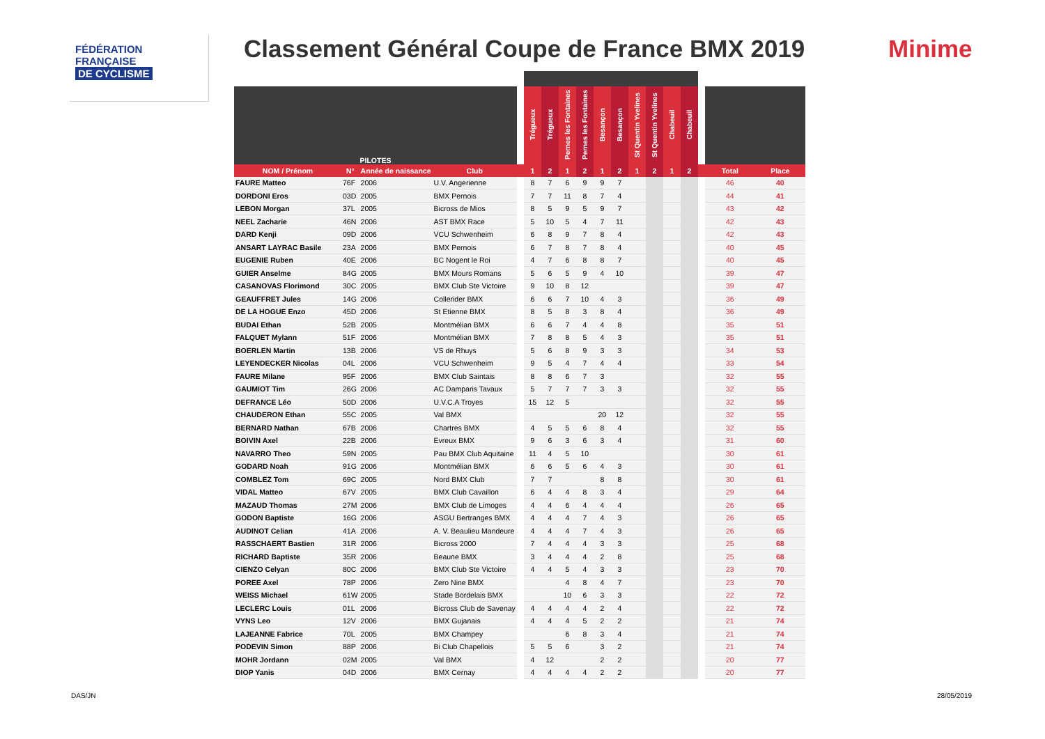FÉDÉRATION
FRANÇAISE
DE CYCLISME
Classement Général Coupe de France BMX 2019
Minime
| PILOTES | | | | | Trégueux | Trégueux | Pernes les Fontaines | Pernes les Fontaines | Besançon | Besançon | St Quentin Yvelines | St Quentin Yvelines | Chabeuil | Chabeuil | | | |
| --- | --- | --- | --- | --- | --- | --- | --- | --- | --- | --- | --- | --- | --- | --- | --- | --- | --- |
| NOM / Prénom | N° | Année de naissance | Club | | 1 | 2 | 1 | 2 | 1 | 2 | 1 | 2 | 1 | 2 | | Total | Place |
| FAURE Matteo | 76F | 2006 | U.V. Angerienne | | 8 | 7 | 6 | 9 | 9 | 7 | | | | | | 46 | 40 |
| DORDONI Eros | 03D | 2005 | BMX Pernois | | 7 | 7 | 11 | 8 | 7 | 4 | | | | | | 44 | 41 |
| LEBON Morgan | 37L | 2005 | Bicross de Mios | | 8 | 5 | 9 | 5 | 9 | 7 | | | | | | 43 | 42 |
| NEEL Zacharie | 46N | 2006 | AST BMX Race | | 5 | 10 | 5 | 4 | 7 | 11 | | | | | | 42 | 43 |
| DARD Kenji | 09D | 2006 | VCU Schwenheim | | 6 | 8 | 9 | 7 | 8 | 4 | | | | | | 42 | 43 |
| ANSART LAYRAC Basile | 23A | 2006 | BMX Pernois | | 6 | 7 | 8 | 7 | 8 | 4 | | | | | | 40 | 45 |
| EUGENIE Ruben | 40E | 2006 | BC Nogent le Roi | | 4 | 7 | 6 | 8 | 8 | 7 | | | | | | 40 | 45 |
| GUIER Anselme | 84G | 2005 | BMX Mours Romans | | 5 | 6 | 5 | 9 | 4 | 10 | | | | | | 39 | 47 |
| CASANOVAS Florimond | 30C | 2005 | BMX Club Ste Victoire | | 9 | 10 | 8 | 12 | | | | | | | | 39 | 47 |
| GEAUFFRET Jules | 14G | 2006 | Collerider BMX | | 6 | 6 | 7 | 10 | 4 | 3 | | | | | | 36 | 49 |
| DE LA HOGUE Enzo | 45D | 2006 | St Etienne BMX | | 8 | 5 | 8 | 3 | 8 | 4 | | | | | | 36 | 49 |
| BUDAI Ethan | 52B | 2005 | Montmélian BMX | | 6 | 6 | 7 | 4 | 4 | 8 | | | | | | 35 | 51 |
| FALQUET Mylann | 51F | 2006 | Montmélian BMX | | 7 | 8 | 8 | 5 | 4 | 3 | | | | | | 35 | 51 |
| BOERLEN Martin | 13B | 2006 | VS de Rhuys | | 5 | 6 | 8 | 9 | 3 | 3 | | | | | | 34 | 53 |
| LEYENDECKER Nicolas | 04L | 2006 | VCU Schwenheim | | 9 | 5 | 4 | 7 | 4 | 4 | | | | | | 33 | 54 |
| FAURE Milane | 95F | 2006 | BMX Club Saintais | | 8 | 8 | 6 | 7 | 3 | | | | | | | 32 | 55 |
| GAUMIOT Tim | 26G | 2006 | AC Damparis Tavaux | | 5 | 7 | 7 | 7 | 3 | 3 | | | | | | 32 | 55 |
| DEFRANCE Léo | 50D | 2006 | U.V.C.A Troyes | | 15 | 12 | 5 | | | | | | | | | 32 | 55 |
| CHAUDERON Ethan | 55C | 2005 | Val BMX | | | | | | 20 | 12 | | | | | | 32 | 55 |
| BERNARD Nathan | 67B | 2006 | Chartres BMX | | 4 | 5 | 5 | 6 | 8 | 4 | | | | | | 32 | 55 |
| BOIVIN Axel | 22B | 2006 | Evreux BMX | | 9 | 6 | 3 | 6 | 3 | 4 | | | | | | 31 | 60 |
| NAVARRO Theo | 59N | 2005 | Pau BMX Club Aquitaine | | 11 | 4 | 5 | 10 | | | | | | | | 30 | 61 |
| GODARD Noah | 91G | 2006 | Montmélian BMX | | 6 | 6 | 5 | 6 | 4 | 3 | | | | | | 30 | 61 |
| COMBLEZ Tom | 69C | 2005 | Nord BMX Club | | 7 | 7 | | | 8 | 8 | | | | | | 30 | 61 |
| VIDAL Matteo | 67V | 2005 | BMX Club Cavaillon | | 6 | 4 | 4 | 8 | 3 | 4 | | | | | | 29 | 64 |
| MAZAUD Thomas | 27M | 2006 | BMX Club de Limoges | | 4 | 4 | 6 | 4 | 4 | 4 | | | | | | 26 | 65 |
| GODON Baptiste | 16G | 2006 | ASGU Bertranges BMX | | 4 | 4 | 4 | 7 | 4 | 3 | | | | | | 26 | 65 |
| AUDINOT Celian | 41A | 2006 | A. V. Beaulieu Mandeure | | 4 | 4 | 4 | 7 | 4 | 3 | | | | | | 26 | 65 |
| RASSCHAERT Bastien | 31R | 2006 | Bicross 2000 | | 7 | 4 | 4 | 4 | 3 | 3 | | | | | | 25 | 68 |
| RICHARD Baptiste | 35R | 2006 | Beaune BMX | | 3 | 4 | 4 | 4 | 2 | 8 | | | | | | 25 | 68 |
| CIENZO Celyan | 80C | 2006 | BMX Club Ste Victoire | | 4 | 4 | 5 | 4 | 3 | 3 | | | | | | 23 | 70 |
| POREE Axel | 78P | 2006 | Zero Nine BMX | | | | 4 | 8 | 4 | 7 | | | | | | 23 | 70 |
| WEISS Michael | 61W | 2005 | Stade Bordelais BMX | | | | 10 | 6 | 3 | 3 | | | | | | 22 | 72 |
| LECLERC Louis | 01L | 2006 | Bicross Club de Savenay | | 4 | 4 | 4 | 4 | 2 | 4 | | | | | | 22 | 72 |
| VYNS Leo | 12V | 2006 | BMX Gujanais | | 4 | 4 | 4 | 5 | 2 | 2 | | | | | | 21 | 74 |
| LAJEANNE Fabrice | 70L | 2005 | BMX Champey | | | | 6 | 8 | 3 | 4 | | | | | | 21 | 74 |
| PODEVIN Simon | 88P | 2006 | Bi Club Chapellois | | 5 | 5 | 6 | | 3 | 2 | | | | | | 21 | 74 |
| MOHR Jordann | 02M | 2005 | Val BMX | | 4 | 12 | | | 2 | 2 | | | | | | 20 | 77 |
| DIOP Yanis | 04D | 2006 | BMX Cernay | | 4 | 4 | 4 | 4 | 2 | 2 | | | | | | 20 | 77 |
DAS/JN 28/05/2019